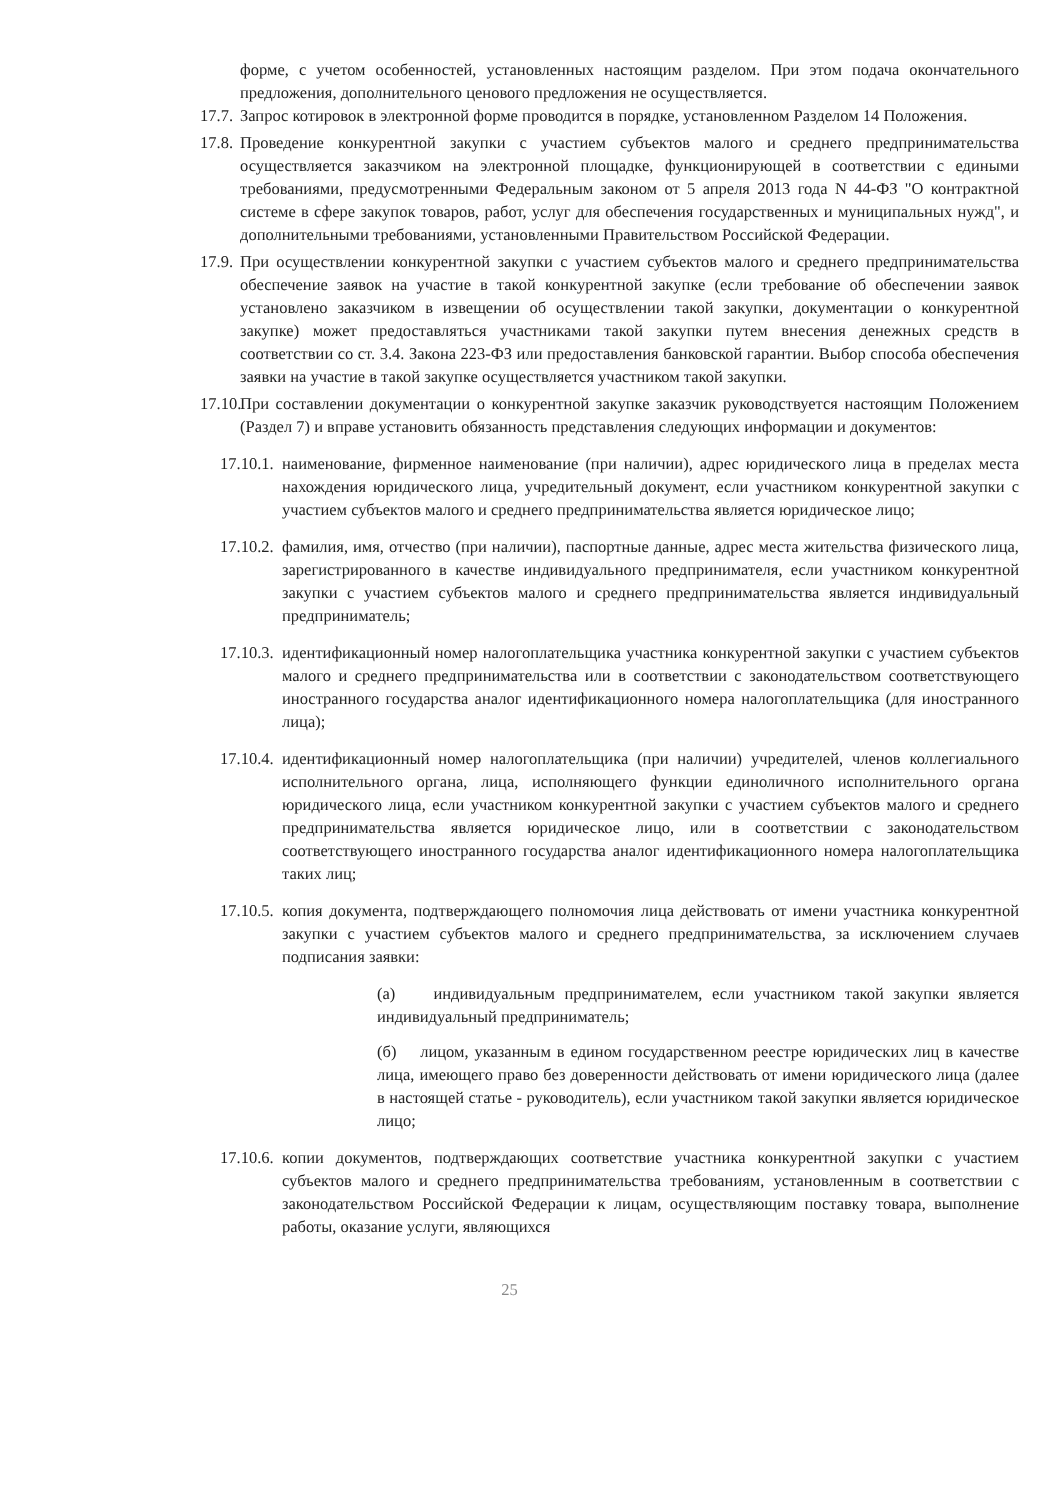форме, с учетом особенностей, установленных настоящим разделом. При этом подача окончательного предложения, дополнительного ценового предложения не осуществляется.
17.7. Запрос котировок в электронной форме проводится в порядке, установленном Разделом 14 Положения.
17.8. Проведение конкурентной закупки с участием субъектов малого и среднего предпринимательства осуществляется заказчиком на электронной площадке, функционирующей в соответствии с едиными требованиями, предусмотренными Федеральным законом от 5 апреля 2013 года N 44-ФЗ "О контрактной системе в сфере закупок товаров, работ, услуг для обеспечения государственных и муниципальных нужд", и дополнительными требованиями, установленными Правительством Российской Федерации.
17.9. При осуществлении конкурентной закупки с участием субъектов малого и среднего предпринимательства обеспечение заявок на участие в такой конкурентной закупке (если требование об обеспечении заявок установлено заказчиком в извещении об осуществлении такой закупки, документации о конкурентной закупке) может предоставляться участниками такой закупки путем внесения денежных средств в соответствии со ст. 3.4. Закона 223-ФЗ или предоставления банковской гарантии. Выбор способа обеспечения заявки на участие в такой закупке осуществляется участником такой закупки.
17.10. При составлении документации о конкурентной закупке заказчик руководствуется настоящим Положением (Раздел 7) и вправе установить обязанность представления следующих информации и документов:
17.10.1. наименование, фирменное наименование (при наличии), адрес юридического лица в пределах места нахождения юридического лица, учредительный документ, если участником конкурентной закупки с участием субъектов малого и среднего предпринимательства является юридическое лицо;
17.10.2. фамилия, имя, отчество (при наличии), паспортные данные, адрес места жительства физического лица, зарегистрированного в качестве индивидуального предпринимателя, если участником конкурентной закупки с участием субъектов малого и среднего предпринимательства является индивидуальный предприниматель;
17.10.3. идентификационный номер налогоплательщика участника конкурентной закупки с участием субъектов малого и среднего предпринимательства или в соответствии с законодательством соответствующего иностранного государства аналог идентификационного номера налогоплательщика (для иностранного лица);
17.10.4. идентификационный номер налогоплательщика (при наличии) учредителей, членов коллегиального исполнительного органа, лица, исполняющего функции единоличного исполнительного органа юридического лица, если участником конкурентной закупки с участием субъектов малого и среднего предпринимательства является юридическое лицо, или в соответствии с законодательством соответствующего иностранного государства аналог идентификационного номера налогоплательщика таких лиц;
17.10.5. копия документа, подтверждающего полномочия лица действовать от имени участника конкурентной закупки с участием субъектов малого и среднего предпринимательства, за исключением случаев подписания заявки:
(а) индивидуальным предпринимателем, если участником такой закупки является индивидуальный предприниматель;
(б) лицом, указанным в едином государственном реестре юридических лиц в качестве лица, имеющего право без доверенности действовать от имени юридического лица (далее в настоящей статье - руководитель), если участником такой закупки является юридическое лицо;
17.10.6. копии документов, подтверждающих соответствие участника конкурентной закупки с участием субъектов малого и среднего предпринимательства требованиям, установленным в соответствии с законодательством Российской Федерации к лицам, осуществляющим поставку товара, выполнение работы, оказание услуги, являющихся
25